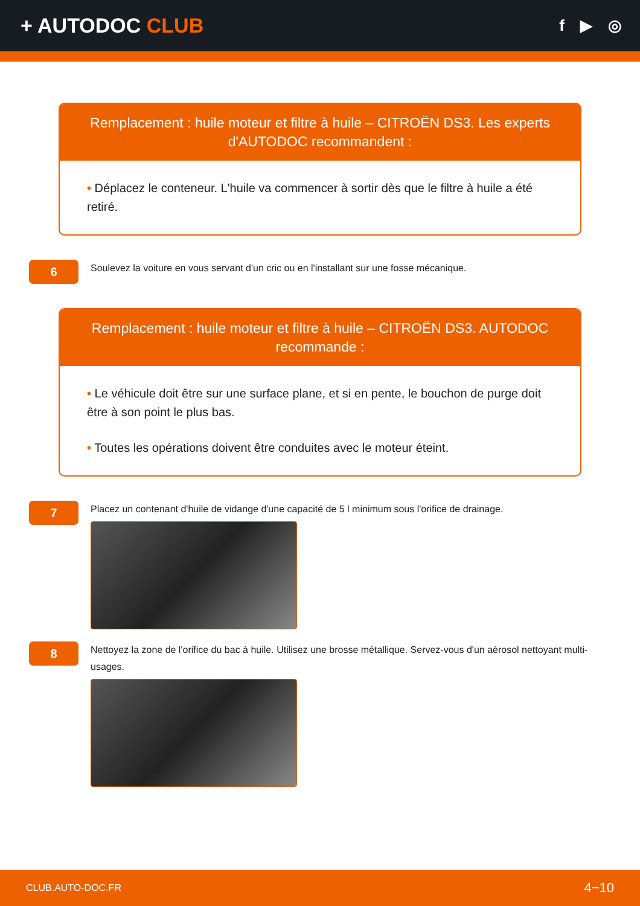+ AUTODOC CLUB
f ▶ ◎
Remplacement : huile moteur et filtre à huile – CITROËN DS3. Les experts d'AUTODOC recommandent :
• Déplacez le conteneur. L'huile va commencer à sortir dès que le filtre à huile a été retiré.
6
Soulevez la voiture en vous servant d'un cric ou en l'installant sur une fosse mécanique.
Remplacement : huile moteur et filtre à huile – CITROËN DS3. AUTODOC recommande :
• Le véhicule doit être sur une surface plane, et si en pente, le bouchon de purge doit être à son point le plus bas.
• Toutes les opérations doivent être conduites avec le moteur éteint.
7
Placez un contenant d'huile de vidange d'une capacité de 5 l minimum sous l'orifice de drainage.
8
Nettoyez la zone de l'orifice du bac à huile. Utilisez une brosse métallique. Servez-vous d'un aérosol nettoyant multi-usages.
CLUB.AUTO-DOC.FR 4−10